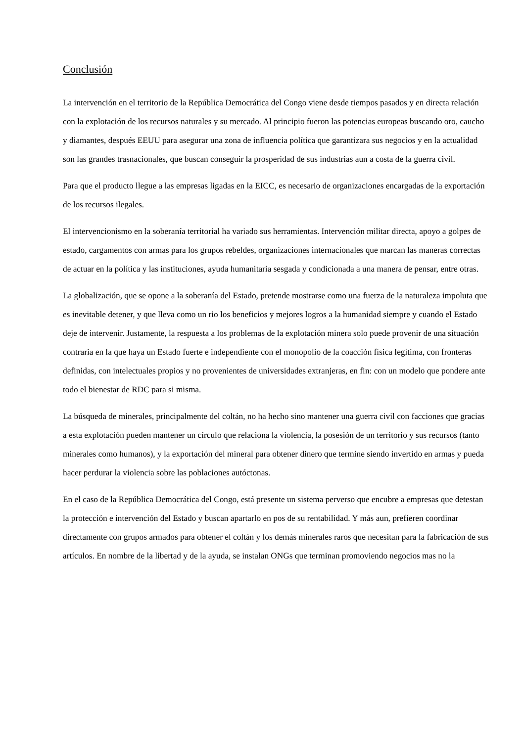Conclusión
La intervención en el territorio de la República Democrática del Congo viene desde tiempos pasados y en directa relación con la explotación de los recursos naturales y su mercado. Al principio fueron las potencias europeas buscando oro, caucho y diamantes, después EEUU para asegurar una zona de influencia política que garantizara sus negocios y en la actualidad son las grandes trasnacionales, que buscan conseguir la prosperidad de sus industrias aun a costa de la guerra civil.
Para que el producto llegue a las empresas ligadas en la EICC, es necesario de organizaciones encargadas de la exportación de los recursos ilegales.
El intervencionismo en la soberanía territorial ha variado sus herramientas. Intervención militar directa, apoyo a golpes de estado, cargamentos con armas para los grupos rebeldes, organizaciones internacionales que marcan las maneras correctas de actuar en la política y las instituciones, ayuda humanitaria sesgada y condicionada a una manera de pensar, entre otras.
La globalización, que se opone a la soberanía del Estado, pretende mostrarse como una fuerza de la naturaleza impoluta que es inevitable detener, y que lleva como un rio los beneficios y mejores logros a la humanidad siempre y cuando el Estado deje de intervenir. Justamente, la respuesta a los problemas de la explotación minera solo puede provenir de una situación contraria en la que haya un Estado fuerte e independiente con el monopolio de la coacción física legítima, con fronteras definidas, con intelectuales propios y no provenientes de universidades extranjeras, en fin: con un modelo que pondere ante todo el bienestar de RDC para si misma.
La búsqueda de minerales, principalmente del coltán, no ha hecho sino mantener una guerra civil con facciones que gracias a esta explotación pueden mantener un círculo que relaciona la violencia, la posesión de un territorio y sus recursos (tanto minerales como humanos), y la exportación del mineral para obtener dinero que termine siendo invertido en armas y pueda hacer perdurar la violencia sobre las poblaciones autóctonas.
En el caso de la República Democrática del Congo, está presente un sistema perverso que encubre a empresas que detestan la protección e intervención del Estado y buscan apartarlo en pos de su rentabilidad. Y más aun, prefieren coordinar directamente con grupos armados para obtener el coltán y los demás minerales raros que necesitan para la fabricación de sus artículos. En nombre de la libertad y de la ayuda, se instalan ONGs que terminan promoviendo negocios mas no la